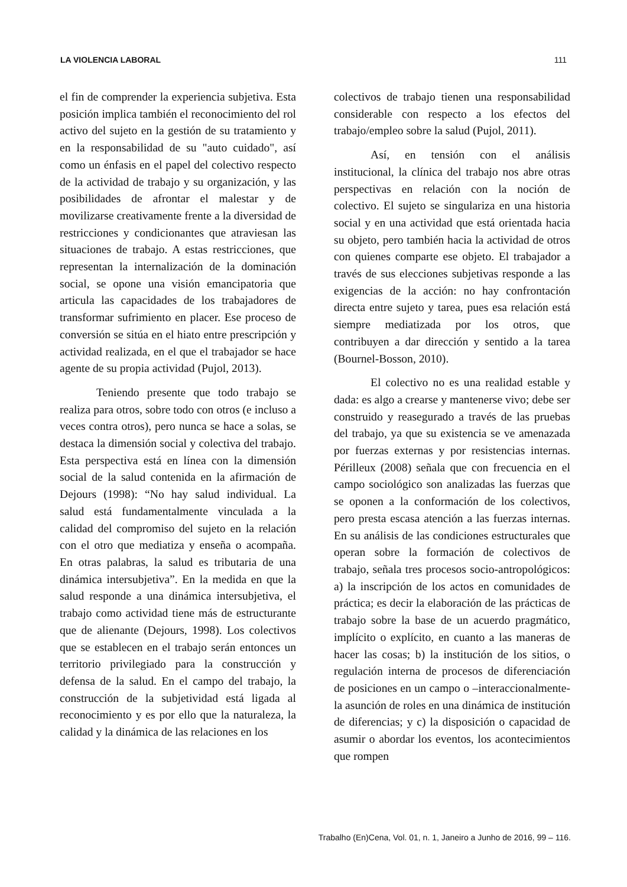LA VIOLENCIA LABORAL 111
el fin de comprender la experiencia subjetiva. Esta posición implica también el reconocimiento del rol activo del sujeto en la gestión de su tratamiento y en la responsabilidad de su "auto cuidado", así como un énfasis en el papel del colectivo respecto de la actividad de trabajo y su organización, y las posibilidades de afrontar el malestar y de movilizarse creativamente frente a la diversidad de restricciones y condicionantes que atraviesan las situaciones de trabajo. A estas restricciones, que representan la internalización de la dominación social, se opone una visión emancipatoria que articula las capacidades de los trabajadores de transformar sufrimiento en placer. Ese proceso de conversión se sitúa en el hiato entre prescripción y actividad realizada, en el que el trabajador se hace agente de su propia actividad (Pujol, 2013).
Teniendo presente que todo trabajo se realiza para otros, sobre todo con otros (e incluso a veces contra otros), pero nunca se hace a solas, se destaca la dimensión social y colectiva del trabajo. Esta perspectiva está en línea con la dimensión social de la salud contenida en la afirmación de Dejours (1998): “No hay salud individual. La salud está fundamentalmente vinculada a la calidad del compromiso del sujeto en la relación con el otro que mediatiza y enseña o acompaña. En otras palabras, la salud es tributaria de una dinámica intersubjetiva”. En la medida en que la salud responde a una dinámica intersubjetiva, el trabajo como actividad tiene más de estructurante que de alienante (Dejours, 1998). Los colectivos que se establecen en el trabajo serán entonces un territorio privilegiado para la construcción y defensa de la salud. En el campo del trabajo, la construcción de la subjetividad está ligada al reconocimiento y es por ello que la naturaleza, la calidad y la dinámica de las relaciones en los
colectivos de trabajo tienen una responsabilidad considerable con respecto a los efectos del trabajo/empleo sobre la salud (Pujol, 2011).
Así, en tensión con el análisis institucional, la clínica del trabajo nos abre otras perspectivas en relación con la noción de colectivo. El sujeto se singulariza en una historia social y en una actividad que está orientada hacia su objeto, pero también hacia la actividad de otros con quienes comparte ese objeto. El trabajador a través de sus elecciones subjetivas responde a las exigencias de la acción: no hay confrontación directa entre sujeto y tarea, pues esa relación está siempre mediatizada por los otros, que contribuyen a dar dirección y sentido a la tarea (Bournel-Bosson, 2010).
El colectivo no es una realidad estable y dada: es algo a crearse y mantenerse vivo; debe ser construido y reasegurado a través de las pruebas del trabajo, ya que su existencia se ve amenazada por fuerzas externas y por resistencias internas. Périlleux (2008) señala que con frecuencia en el campo sociológico son analizadas las fuerzas que se oponen a la conformación de los colectivos, pero presta escasa atención a las fuerzas internas. En su análisis de las condiciones estructurales que operan sobre la formación de colectivos de trabajo, señala tres procesos socio-antropológicos: a) la inscripción de los actos en comunidades de práctica; es decir la elaboración de las prácticas de trabajo sobre la base de un acuerdo pragmático, implícito o explícito, en cuanto a las maneras de hacer las cosas; b) la institución de los sitios, o regulación interna de procesos de diferenciación de posiciones en un campo o –interaccionalmente- la asunción de roles en una dinámica de institución de diferencias; y c) la disposición o capacidad de asumir o abordar los eventos, los acontecimientos que rompen
Trabalho (En)Cena, Vol. 01, n. 1, Janeiro a Junho de 2016, 99 – 116.